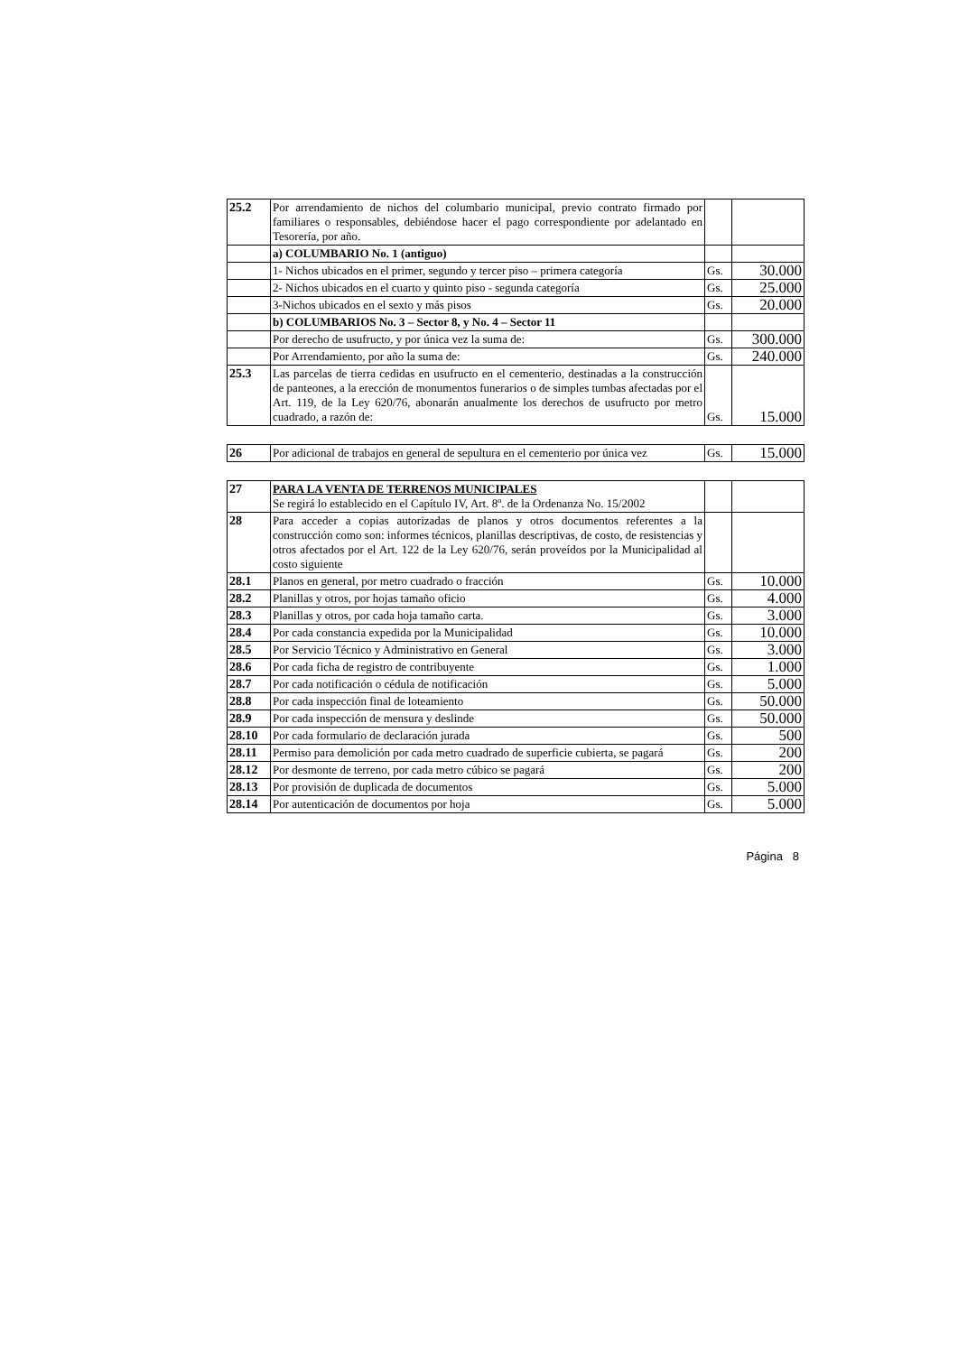| 25.2 | Por arrendamiento de nichos del columbario municipal, previo contrato firmado por familiares o responsables, debiéndose hacer el pago correspondiente por adelantado en Tesorería, por año. | | |
| | a) COLUMBARIO No. 1 (antiguo) | | |
| | 1- Nichos ubicados en el primer, segundo y tercer piso – primera categoría | Gs. | 30.000 |
| | 2- Nichos ubicados en el cuarto y quinto piso - segunda categoría | Gs. | 25.000 |
| | 3-Nichos ubicados en el sexto y más pisos | Gs. | 20.000 |
| | b) COLUMBARIOS No. 3 – Sector 8, y No. 4 – Sector 11 | | |
| | Por derecho de usufructo, y por única vez la suma de: | Gs. | 300.000 |
| | Por Arrendamiento, por año la suma de: | Gs. | 240.000 |
| 25.3 | Las parcelas de tierra cedidas en usufructo en el cementerio, destinadas a la construcción de panteones, a la erección de monumentos funerarios o de simples tumbas afectadas por el Art. 119, de la Ley 620/76, abonarán anualmente los derechos de usufructo por metro cuadrado, a razón de: | Gs. | 15.000 |
| 26 | Por adicional de trabajos en general de sepultura en el cementerio por única vez | Gs. | 15.000 |
| 27 | PARA LA VENTA DE TERRENOS MUNICIPALES Se regirá lo establecido en el Capítulo IV, Art. 8º. de la Ordenanza No. 15/2002 | | |
| 28 | Para acceder a copias autorizadas de planos y otros documentos referentes a la construcción como son: informes técnicos, planillas descriptivas, de costo, de resistencias y otros afectados por el Art. 122 de la Ley 620/76, serán proveídos por la Municipalidad al costo siguiente | | |
| 28.1 | Planos en general, por metro cuadrado o fracción | Gs. | 10.000 |
| 28.2 | Planillas y otros, por hojas tamaño oficio | Gs. | 4.000 |
| 28.3 | Planillas y otros, por cada hoja tamaño carta. | Gs. | 3.000 |
| 28.4 | Por cada constancia expedida por la Municipalidad | Gs. | 10.000 |
| 28.5 | Por Servicio Técnico y Administrativo en General | Gs. | 3.000 |
| 28.6 | Por cada ficha de registro de contribuyente | Gs. | 1.000 |
| 28.7 | Por cada notificación o cédula de notificación | Gs. | 5.000 |
| 28.8 | Por cada inspección final de loteamiento | Gs. | 50.000 |
| 28.9 | Por cada inspección de mensura y deslinde | Gs. | 50.000 |
| 28.10 | Por cada formulario de declaración jurada | Gs. | 500 |
| 28.11 | Permiso para demolición por cada metro cuadrado de superficie cubierta, se pagará | Gs. | 200 |
| 28.12 | Por desmonte de terreno, por cada metro cúbico se pagará | Gs. | 200 |
| 28.13 | Por provisión de duplicada de documentos | Gs. | 5.000 |
| 28.14 | Por autenticación de documentos por hoja | Gs. | 5.000 |
Página 8